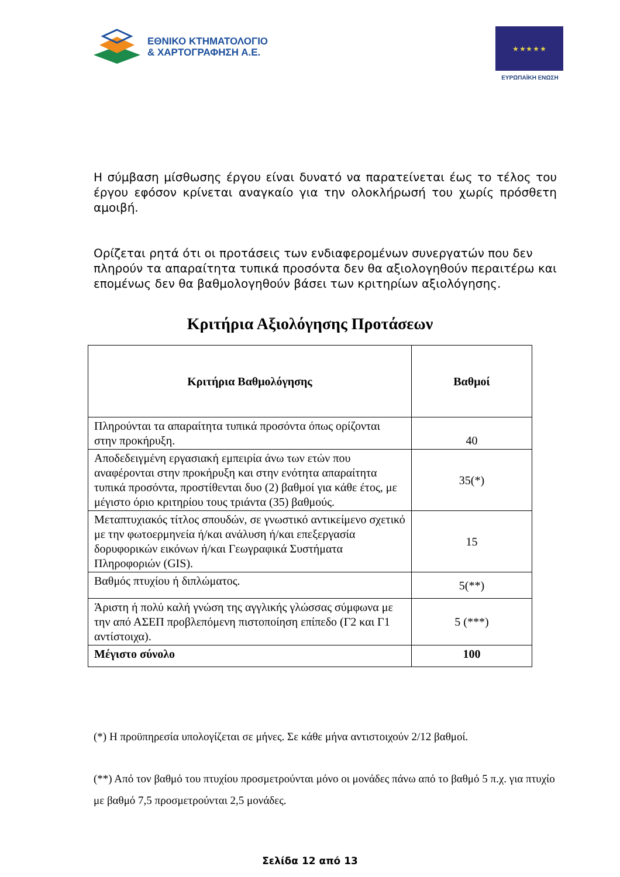ΕΘΝΙΚΟ ΚΤΗΜΑΤΟΛΟΓΙΟ
& ΧΑΡΤΟΓΡΑΦΗΣΗ Α.Ε.
★ ★ ★ ★ ★
ΕΥΡΩΠΑΪΚΗ ΕΝΩΣΗ
Η σύμβαση μίσθωσης έργου είναι δυνατό να παρατείνεται έως το τέλος του έργου εφόσον κρίνεται αναγκαίο για την ολοκλήρωσή του χωρίς πρόσθετη αμοιβή.
Ορίζεται ρητά ότι οι προτάσεις των ενδιαφερομένων συνεργατών που δεν πληρούν τα απαραίτητα τυπικά προσόντα δεν θα αξιολογηθούν περαιτέρω και επομένως δεν θα βαθμολογηθούν βάσει των κριτηρίων αξιολόγησης.
Κριτήρια Αξιολόγησης Προτάσεων
| Κριτήρια Βαθμολόγησης | Βαθμοί |
| --- | --- |
| Πληρούνται τα απαραίτητα τυπικά προσόντα όπως ορίζονται στην προκήρυξη. | 40 |
| Αποδεδειγμένη εργασιακή εμπειρία άνω των ετών που αναφέρονται στην προκήρυξη και στην ενότητα απαραίτητα τυπικά προσόντα, προστίθενται δυο (2) βαθμοί για κάθε έτος, με μέγιστο όριο κριτηρίου τους τριάντα (35) βαθμούς. | 35(*) |
| Μεταπτυχιακός τίτλος σπουδών, σε γνωστικό αντικείμενο σχετικό με την φωτοερμηνεία ή/και ανάλυση ή/και επεξεργασία δορυφορικών εικόνων ή/και Γεωγραφικά Συστήματα Πληροφοριών (GIS). | 15 |
| Βαθμός πτυχίου ή διπλώματος. | 5(**) |
| Άριστη ή πολύ καλή γνώση της αγγλικής γλώσσας σύμφωνα με την από ΑΣΕΠ προβλεπόμενη πιστοποίηση επίπεδο (Γ2 και Γ1 αντίστοιχα). | 5 (***) |
| Μέγιστο σύνολο | 100 |
(*) Η προϋπηρεσία υπολογίζεται σε μήνες. Σε κάθε μήνα αντιστοιχούν 2/12 βαθμοί.
(**) Από τον βαθμό του πτυχίου προσμετρούνται μόνο οι μονάδες πάνω από το βαθμό 5 π.χ. για πτυχίο με βαθμό 7,5 προσμετρούνται 2,5 μονάδες.
Σελίδα 12 από 13